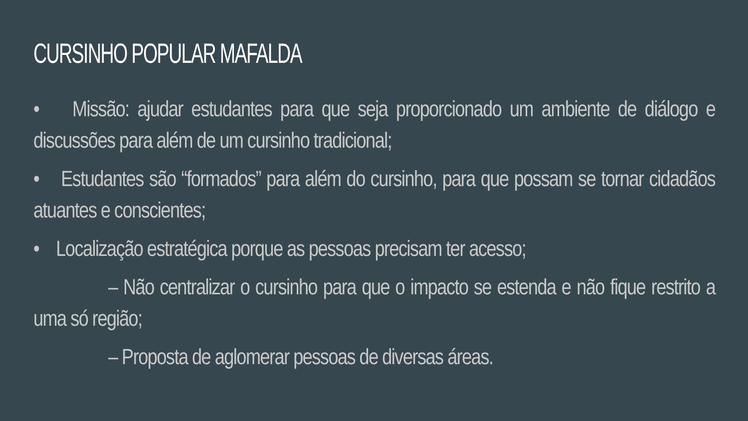CURSINHO POPULAR MAFALDA
• Missão: ajudar estudantes para que seja proporcionado um ambiente de diálogo e discussões para além de um cursinho tradicional;
• Estudantes são “formados” para além do cursinho, para que possam se tornar cidadãos atuantes e conscientes;
• Localização estratégica porque as pessoas precisam ter acesso;
– Não centralizar o cursinho para que o impacto se estenda e não fique restrito a uma só região;
– Proposta de aglomerar pessoas de diversas áreas.